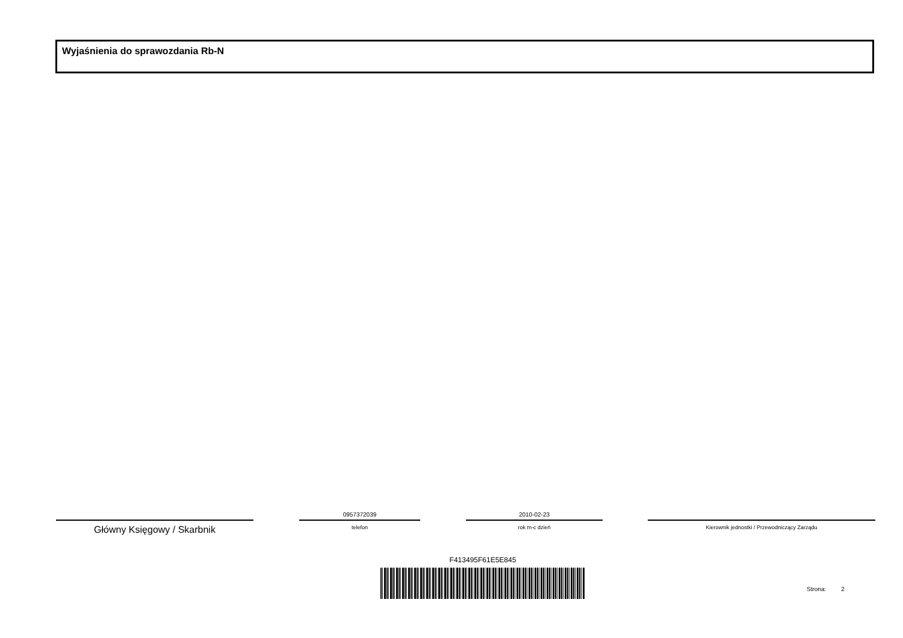Wyjaśnienia do sprawozdania Rb-N
Główny Księgowy / Skarbnik
0957372039
telefon
2010-02-23
rok m-c dzień
Kierownik jednostki / Przewodniczący Zarządu
F413495F61E5E845
Strona: 2